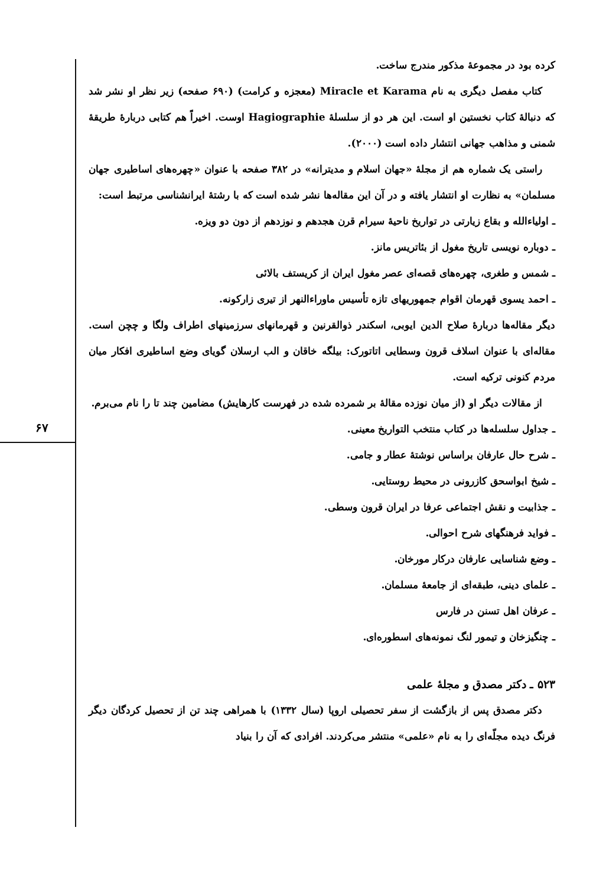۶۷
کرده بود در مجموعهٔ مذکور مندرج ساخت.
کتاب مفصل دیگری به نام Miracle et Karama (معجزه و کرامت) (۶۹۰ صفحه) زیر نظر او نشر شد که دنبالهٔ کتاب نخستین او است. این هر دو از سلسلهٔ Hagiographie اوست. اخیراً هم کتابی دربارهٔ طریقهٔ شمنی و مذاهب جهانی انتشار داده است (۲۰۰۰).
راستی یک شماره هم از مجلهٔ «جهان اسلام و مدیترانه» در ۳۸۲ صفحه با عنوان «چهره‌های اساطیری جهان مسلمان» به نظارت او انتشار یافته و در آن این مقاله‌ها نشر شده است که با رشتهٔ ایرانشناسی مرتبط است:
ـ اولیاءالله و بقاع زیارتی در تواریخ ناحیهٔ سیرام قرن هجدهم و نوزدهم از دون دو ویزه.
ـ دوباره نویسی تاریخ مغول از بئاتریس مانز.
ـ شمس و طغری، چهره‌های قصه‌ای عصر مغول ایران از کریستف بالائی
ـ احمد یسوی قهرمان اقوام جمهوریهای تازه تأسیس ماوراءالنهر از تیری زارکونه.
دیگر مقاله‌ها دربارهٔ صلاح الدین ایوبی، اسکندر ذوالقرنین و قهرمانهای سرزمینهای اطراف ولگا و چچن است. مقاله‌ای با عنوان اسلاف قرون وسطایی اتاتورک: بیلگه خاقان و الب ارسلان گویای وضع اساطیری افکار میان مردم کنونی ترکیه است.
از مقالات دیگر او (از میان نوزده مقالهٔ بر شمرده شده در فهرست کارهایش) مضامین چند تا را نام می‌برم.
ـ جداول سلسله‌ها در کتاب منتخب التواریخ معینی.
ـ شرح حال عارفان براساس نوشتهٔ عطار و جامی.
ـ شیخ ابواسحق کازرونی در محیط روستایی.
ـ جذابیت و نقش اجتماعی عرفا در ایران قرون وسطی.
ـ فواید فرهنگهای شرح احوالی.
ـ وضع شناسایی عارفان درکار مورخان.
ـ علمای دینی، طبقه‌ای از جامعهٔ مسلمان.
ـ عرفان اهل تسنن در فارس
ـ چنگیزخان و تیمور لنگ نمونه‌های اسطوره‌ای.
۵۲۳ ـ دکتر مصدق و مجلهٔ علمی
دکتر مصدق پس از بازگشت از سفر تحصیلی اروپا (سال ۱۳۳۲) با همراهی چند تن از تحصیل کردگان دیگر فرنگ دیده مجلّه‌ای را به نام «علمی» منتشر می‌کردند. افرادی که آن را بنیاد